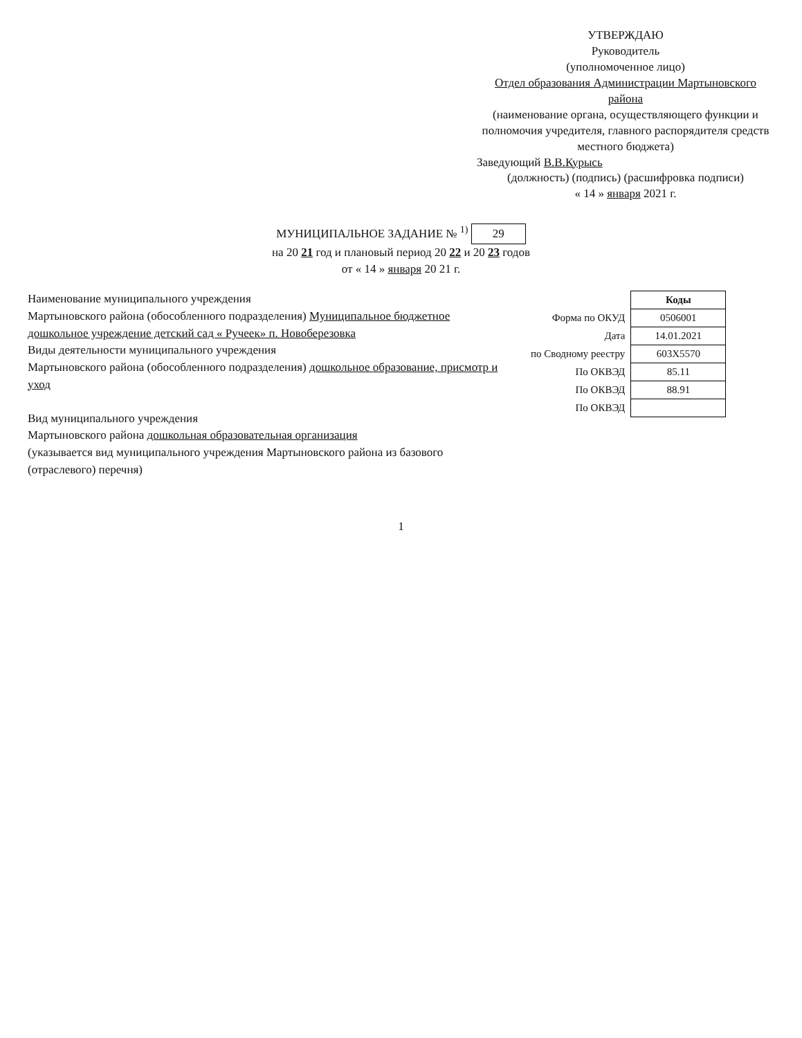УТВЕРЖДАЮ
Руководитель
(уполномоченное лицо)
Отдел образования Администрации Мартыновского района
(наименование органа, осуществляющего функции и полномочия учредителя, главного распорядителя средств местного бюджета)
Заведующий В.В.Курысь
(должность) (подпись) (расшифровка подписи)
« 14 » января 2021 г.
МУНИЦИПАЛЬНОЕ ЗАДАНИЕ № <sup>1)</sup> 29
на 20 21 год и плановый период 20 22 и 20 23 годов
от « 14 » января 20 21 г.
Наименование муниципального учреждения
Мартыновского района (обособленного подразделения) Муниципальное бюджетное дошкольное учреждение детский сад « Ручеек» п. Новоберезовка
Виды деятельности муниципального учреждения
Мартыновского района (обособленного подразделения) дошкольное образование, присмотр и уход
Вид муниципального учреждения
Мартыновского района дошкольная образовательная организация
(указывается вид муниципального учреждения Мартыновского района из базового (отраслевого) перечня)
| | Коды |
| Форма по ОКУД | 0506001 |
| Дата | 14.01.2021 |
| по Сводному реестру | 603Х5570 |
| По ОКВЭД | 85.11 |
| По ОКВЭД | 88.91 |
| По ОКВЭД | |
1